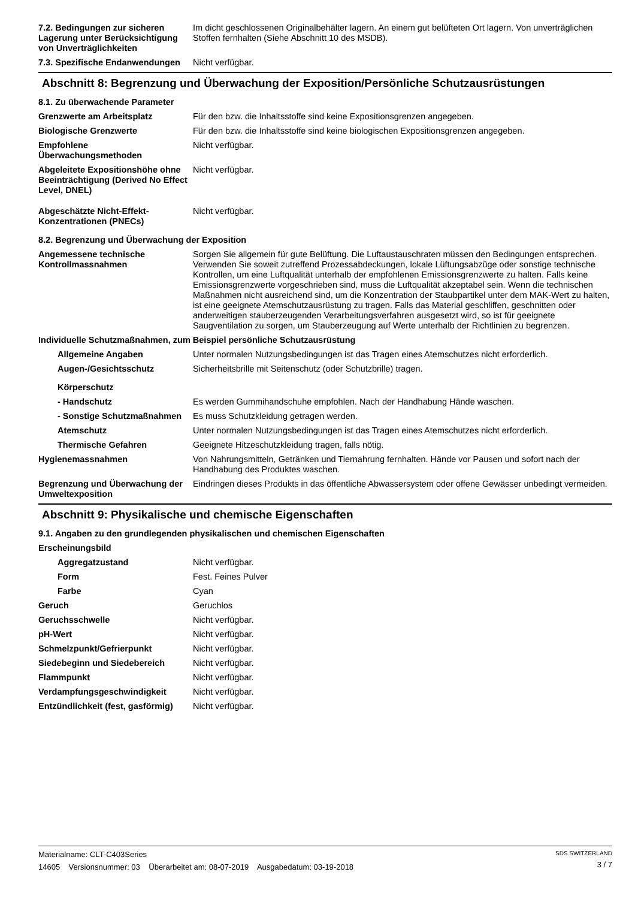7.2. Bedingungen zur sicheren Lagerung unter Berücksichtigung von Unverträglichkeiten
Im dicht geschlossenen Originalbehälter lagern. An einem gut belüfteten Ort lagern. Von unverträglichen Stoffen fernhalten (Siehe Abschnitt 10 des MSDB).
7.3. Spezifische Endanwendungen
Nicht verfügbar.
Abschnitt 8: Begrenzung und Überwachung der Exposition/Persönliche Schutzausrüstungen
8.1. Zu überwachende Parameter
Grenzwerte am Arbeitsplatz Für den bzw. die Inhaltsstoffe sind keine Expositionsgrenzen angegeben.
Biologische Grenzwerte Für den bzw. die Inhaltsstoffe sind keine biologischen Expositionsgrenzen angegeben.
Empfohlene Überwachungsmethoden
Nicht verfügbar.
Abgeleitete Expositionshöhe ohne Beeinträchtigung (Derived No Effect Level, DNEL)
Nicht verfügbar.
Abgeschätzte Nicht-Effekt-Konzentrationen (PNECs)
Nicht verfügbar.
8.2. Begrenzung und Überwachung der Exposition
Angemessene technische Kontrollmassnahmen
Sorgen Sie allgemein für gute Belüftung. Die Luftaustauschraten müssen den Bedingungen entsprechen. Verwenden Sie soweit zutreffend Prozessabdeckungen, lokale Lüftungsabzüge oder sonstige technische Kontrollen, um eine Luftqualität unterhalb der empfohlenen Emissionsgrenzwerte zu halten. Falls keine Emissionsgrenzwerte vorgeschrieben sind, muss die Luftqualität akzeptabel sein. Wenn die technischen Maßnahmen nicht ausreichend sind, um die Konzentration der Staubpartikel unter dem MAK-Wert zu halten, ist eine geeignete Atemschutzausrüstung zu tragen. Falls das Material geschliffen, geschnitten oder anderweitigen stauberzeugenden Verarbeitungsverfahren ausgesetzt wird, so ist für geeignete Saugventilation zu sorgen, um Stauberzeugung auf Werte unterhalb der Richtlinien zu begrenzen.
Individuelle Schutzmaßnahmen, zum Beispiel persönliche Schutzausrüstung
Allgemeine Angaben Unter normalen Nutzungsbedingungen ist das Tragen eines Atemschutzes nicht erforderlich.
Augen-/Gesichtsschutz Sicherheitsbrille mit Seitenschutz (oder Schutzbrille) tragen.
Körperschutz
- Handschutz Es werden Gummihandschuhe empfohlen. Nach der Handhabung Hände waschen.
- Sonstige Schutzmaßnahmen
Es muss Schutzkleidung getragen werden.
Atemschutz Unter normalen Nutzungsbedingungen ist das Tragen eines Atemschutzes nicht erforderlich.
Thermische Gefahren Geeignete Hitzeschutzkleidung tragen, falls nötig.
Hygienemassnahmen Von Nahrungsmitteln, Getränken und Tiernahrung fernhalten. Hände vor Pausen und sofort nach der Handhabung des Produktes waschen.
Begrenzung und Überwachung der Umweltexposition
Eindringen dieses Produkts in das öffentliche Abwassersystem oder offene Gewässer unbedingt vermeiden.
Abschnitt 9: Physikalische und chemische Eigenschaften
9.1. Angaben zu den grundlegenden physikalischen und chemischen Eigenschaften
Erscheinungsbild
Aggregatzustand Nicht verfügbar.
Form Fest. Feines Pulver
Farbe Cyan
Geruch Geruchlos
Geruchsschwelle Nicht verfügbar.
pH-Wert Nicht verfügbar.
Schmelzpunkt/Gefrierpunkt Nicht verfügbar.
Siedebeginn und Siedebereich Nicht verfügbar.
Flammpunkt Nicht verfügbar.
Verdampfungsgeschwindigkeit Nicht verfügbar.
Entzündlichkeit (fest, gasförmig)
Nicht verfügbar.
Materialname: CLT-C403Series
14605 Versionsnummer: 03 Überarbeitet am: 08-07-2019 Ausgabedatum: 03-19-2018
SDS SWITZERLAND
3 / 7